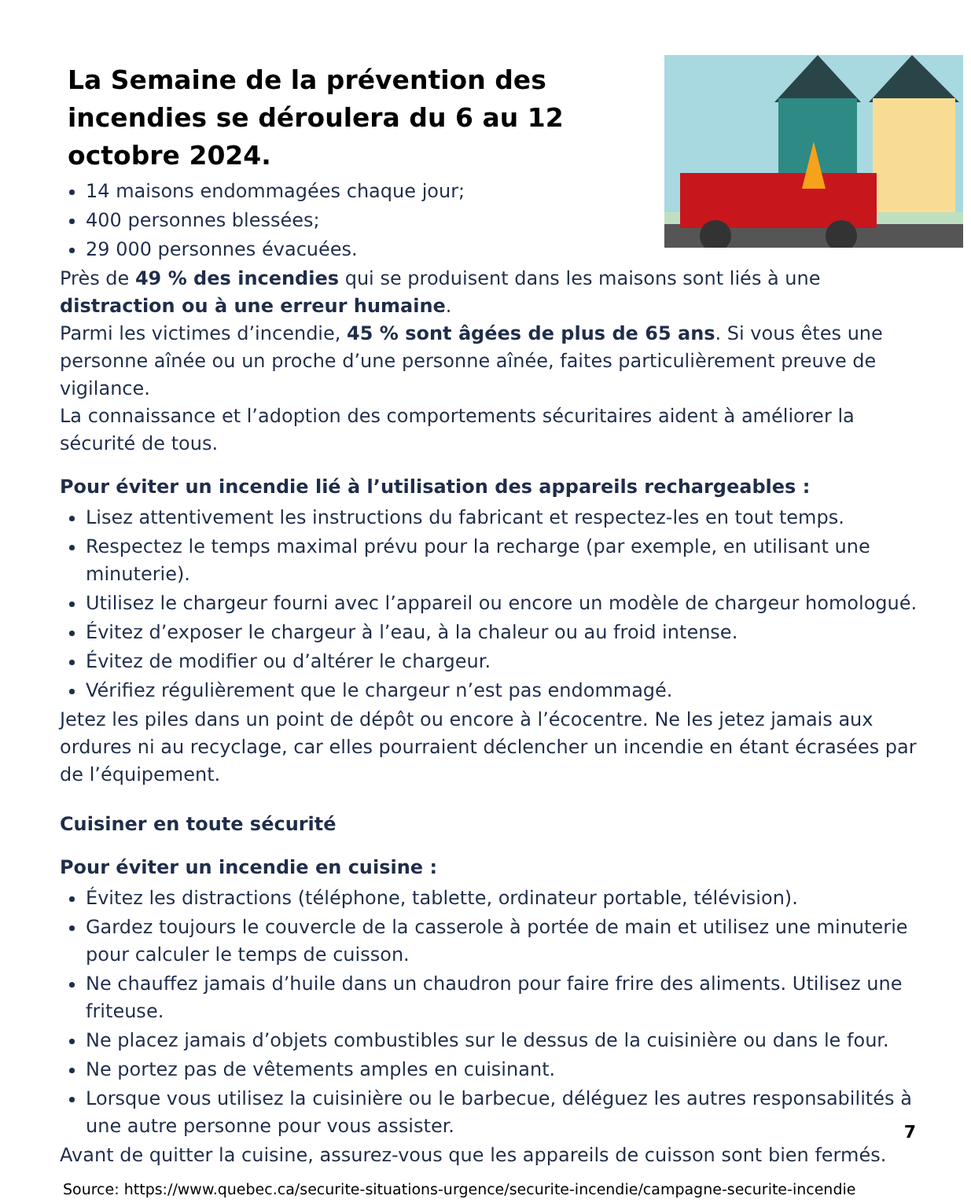La Semaine de la prévention des incendies se déroulera du 6 au 12 octobre 2024.
14 maisons endommagées chaque jour;
400 personnes blessées;
29 000 personnes évacuées.
Près de 49 % des incendies qui se produisent dans les mai­sons sont liés à une distraction ou à une erreur humaine.
Parmi les victimes d’incendie, 45 % sont âgées de plus de 65 ans. Si vous êtes une personne aînée ou un proche d’une personne aînée, faites particulièrement preuve de vigilance.
La connaissance et l’adoption des comportements sécuritaires aident à améliorer la sécurité de tous.
Pour éviter un incendie lié à l’utilisation des appareils rechargeables :
Lisez attentivement les instructions du fabricant et respectez-les en tout temps.
Respectez le temps maximal prévu pour la recharge (par exemple, en utilisant une minute­rie).
Utilisez le chargeur fourni avec l’appareil ou encore un modèle de chargeur homologué.
Évitez d’exposer le chargeur à l’eau, à la chaleur ou au froid intense.
Évitez de modifier ou d’altérer le chargeur.
Vérifiez régulièrement que le chargeur n’est pas endommagé.
Jetez les piles dans un point de dépôt ou encore à l’écocentre. Ne les jetez jamais aux ordures ni au recyclage, car elles pourraient déclencher un incendie en étant écrasées par de l’équipe­ment.
Cuisiner en toute sécurité
Pour éviter un incendie en cuisine :
Évitez les distractions (téléphone, tablette, ordinateur portable, télévision).
Gardez toujours le couvercle de la casserole à portée de main et utilisez une minuterie pour calculer le temps de cuisson.
Ne chauffez jamais d’huile dans un chaudron pour faire frire des aliments. Utilisez une fri­teuse.
Ne placez jamais d’objets combustibles sur le dessus de la cuisinière ou dans le four.
Ne portez pas de vêtements amples en cuisinant.
Lorsque vous utilisez la cuisinière ou le barbecue, déléguez les autres responsabilités à une autre personne pour vous assister.
Avant de quitter la cuisine, assurez-vous que les appareils de cuisson sont bien fermés.
Source: https://www.quebec.ca/securite-situations-urgence/securite-incendie/campagne-securite-incendie
7